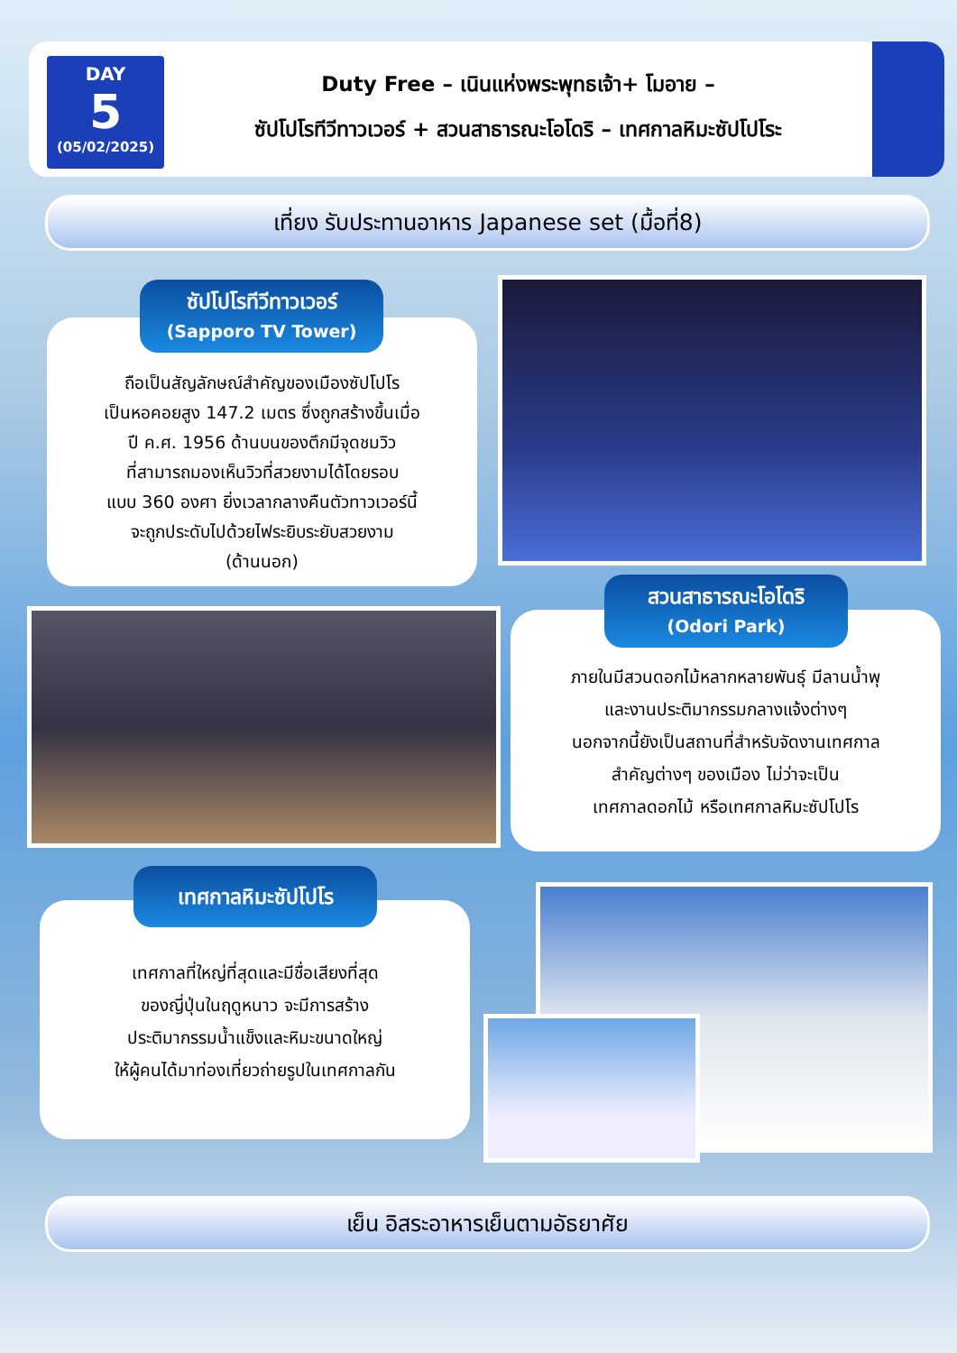DAY
5
(05/02/2025)
Duty Free – เนินแห่งพระพุทธเจ้า+ โมอาย –
ซัปโปโรทีวีทาวเวอร์ + สวนสาธารณะโอโดริ – เทศกาลหิมะซัปโปโระ
เที่ยง รับประทานอาหาร Japanese set (มื้อที่8)
ถือเป็นสัญลักษณ์สำคัญของเมืองซัปโปโร
เป็นหอคอยสูง 147.2 เมตร ซึ่งถูกสร้างขึ้นเมื่อ
ปี ค.ศ. 1956 ด้านบนของตึกมีจุดชมวิว
ที่สามารถมองเห็นวิวที่สวยงามได้โดยรอบ
แบบ 360 องศา ยิ่งเวลากลางคืนตัวทาวเวอร์นี้
จะถูกประดับไปด้วยไฟระยิบระยับสวยงาม
(ด้านนอก)
ซัปโปโรทีวีทาวเวอร์
(Sapporo TV Tower)
ภายในมีสวนดอกไม้หลากหลายพันธุ์ มีลานน้ำพุ
และงานประติมากรรมกลางแจ้งต่างๆ
นอกจากนี้ยังเป็นสถานที่สำหรับจัดงานเทศกาล
สำคัญต่างๆ ของเมือง ไม่ว่าจะเป็น
เทศกาลดอกไม้ หรือเทศกาลหิมะซัปโปโร
สวนสาธารณะโอโดริ
(Odori Park)
เทศกาลที่ใหญ่ที่สุดและมีชื่อเสียงที่สุด
ของญี่ปุ่นในฤดูหนาว จะมีการสร้าง
ประติมากรรมน้ำแข็งและหิมะขนาดใหญ่
ให้ผู้คนได้มาท่องเที่ยวถ่ายรูปในเทศกาลกัน
เทศกาลหิมะซัปโปโร
เย็น อิสระอาหารเย็นตามอัธยาศัย